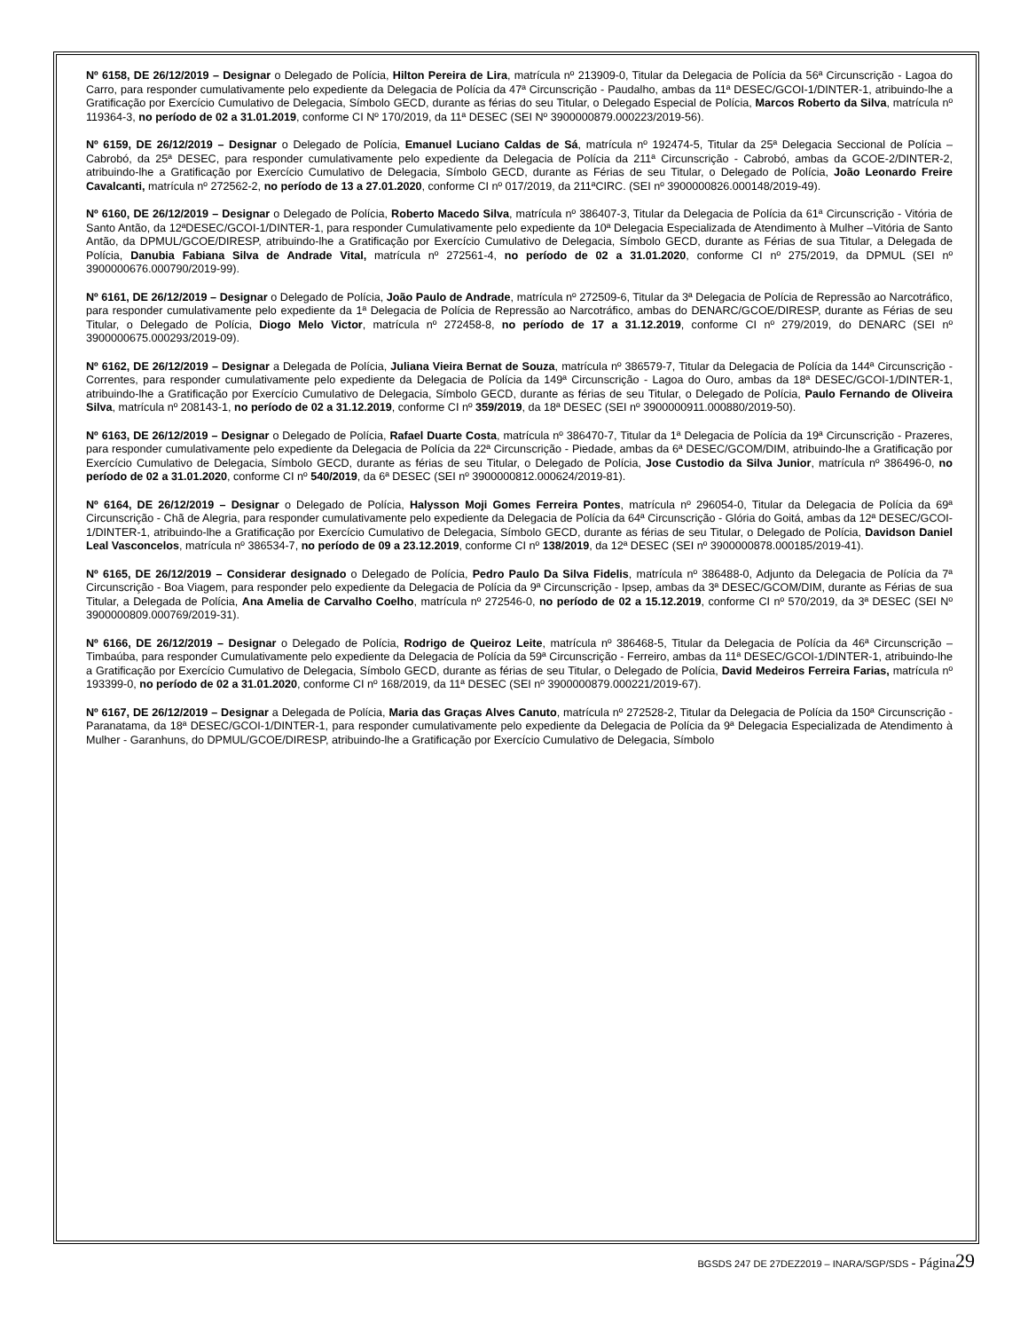Nº 6158, DE 26/12/2019 – Designar o Delegado de Polícia, Hilton Pereira de Lira, matrícula nº 213909-0, Titular da Delegacia de Polícia da 56ª Circunscrição - Lagoa do Carro, para responder cumulativamente pelo expediente da Delegacia de Polícia da 47ª Circunscrição - Paudalho, ambas da 11ª DESEC/GCOI-1/DINTER-1, atribuindo-lhe a Gratificação por Exercício Cumulativo de Delegacia, Símbolo GECD, durante as férias do seu Titular, o Delegado Especial de Polícia, Marcos Roberto da Silva, matrícula nº 119364-3, no período de 02 a 31.01.2019, conforme CI Nº 170/2019, da 11ª DESEC (SEI Nº 3900000879.000223/2019-56).
Nº 6159, DE 26/12/2019 – Designar o Delegado de Polícia, Emanuel Luciano Caldas de Sá, matrícula nº 192474-5, Titular da 25ª Delegacia Seccional de Polícia – Cabrobó, da 25ª DESEC, para responder cumulativamente pelo expediente da Delegacia de Polícia da 211ª Circunscrição - Cabrobó, ambas da GCOE-2/DINTER-2, atribuindo-lhe a Gratificação por Exercício Cumulativo de Delegacia, Símbolo GECD, durante as Férias de seu Titular, o Delegado de Polícia, João Leonardo Freire Cavalcanti, matrícula nº 272562-2, no período de 13 a 27.01.2020, conforme CI nº 017/2019, da 211ªCIRC. (SEI nº 3900000826.000148/2019-49).
Nº 6160, DE 26/12/2019 – Designar o Delegado de Polícia, Roberto Macedo Silva, matrícula nº 386407-3, Titular da Delegacia de Polícia da 61ª Circunscrição - Vitória de Santo Antão, da 12ªDESEC/GCOI-1/DINTER-1, para responder Cumulativamente pelo expediente da 10ª Delegacia Especializada de Atendimento à Mulher –Vitória de Santo Antão, da DPMUL/GCOE/DIRESP, atribuindo-lhe a Gratificação por Exercício Cumulativo de Delegacia, Símbolo GECD, durante as Férias de sua Titular, a Delegada de Polícia, Danubia Fabiana Silva de Andrade Vital, matrícula nº 272561-4, no período de 02 a 31.01.2020, conforme CI nº 275/2019, da DPMUL (SEI nº 3900000676.000790/2019-99).
Nº 6161, DE 26/12/2019 – Designar o Delegado de Polícia, João Paulo de Andrade, matrícula nº 272509-6, Titular da 3ª Delegacia de Polícia de Repressão ao Narcotráfico, para responder cumulativamente pelo expediente da 1ª Delegacia de Polícia de Repressão ao Narcotráfico, ambas do DENARC/GCOE/DIRESP, durante as Férias de seu Titular, o Delegado de Polícia, Diogo Melo Victor, matrícula nº 272458-8, no período de 17 a 31.12.2019, conforme CI nº 279/2019, do DENARC (SEI nº 3900000675.000293/2019-09).
Nº 6162, DE 26/12/2019 – Designar a Delegada de Polícia, Juliana Vieira Bernat de Souza, matrícula nº 386579-7, Titular da Delegacia de Polícia da 144ª Circunscrição - Correntes, para responder cumulativamente pelo expediente da Delegacia de Polícia da 149ª Circunscrição - Lagoa do Ouro, ambas da 18ª DESEC/GCOI-1/DINTER-1, atribuindo-lhe a Gratificação por Exercício Cumulativo de Delegacia, Símbolo GECD, durante as férias de seu Titular, o Delegado de Polícia, Paulo Fernando de Oliveira Silva, matrícula nº 208143-1, no período de 02 a 31.12.2019, conforme CI nº 359/2019, da 18ª DESEC (SEI nº 3900000911.000880/2019-50).
Nº 6163, DE 26/12/2019 – Designar o Delegado de Polícia, Rafael Duarte Costa, matrícula nº 386470-7, Titular da 1ª Delegacia de Polícia da 19ª Circunscrição - Prazeres, para responder cumulativamente pelo expediente da Delegacia de Polícia da 22ª Circunscrição - Piedade, ambas da 6ª DESEC/GCOM/DIM, atribuindo-lhe a Gratificação por Exercício Cumulativo de Delegacia, Símbolo GECD, durante as férias de seu Titular, o Delegado de Polícia, Jose Custodio da Silva Junior, matrícula nº 386496-0, no período de 02 a 31.01.2020, conforme CI nº 540/2019, da 6ª DESEC (SEI nº 3900000812.000624/2019-81).
Nº 6164, DE 26/12/2019 – Designar o Delegado de Polícia, Halysson Moji Gomes Ferreira Pontes, matrícula nº 296054-0, Titular da Delegacia de Polícia da 69ª Circunscrição - Chã de Alegria, para responder cumulativamente pelo expediente da Delegacia de Polícia da 64ª Circunscrição - Glória do Goitá, ambas da 12ª DESEC/GCOI-1/DINTER-1, atribuindo-lhe a Gratificação por Exercício Cumulativo de Delegacia, Símbolo GECD, durante as férias de seu Titular, o Delegado de Polícia, Davidson Daniel Leal Vasconcelos, matrícula nº 386534-7, no período de 09 a 23.12.2019, conforme CI nº 138/2019, da 12ª DESEC (SEI nº 3900000878.000185/2019-41).
Nº 6165, DE 26/12/2019 – Considerar designado o Delegado de Polícia, Pedro Paulo Da Silva Fidelis, matrícula nº 386488-0, Adjunto da Delegacia de Polícia da 7ª Circunscrição - Boa Viagem, para responder pelo expediente da Delegacia de Polícia da 9ª Circunscrição - Ipsep, ambas da 3ª DESEC/GCOM/DIM, durante as Férias de sua Titular, a Delegada de Polícia, Ana Amelia de Carvalho Coelho, matrícula nº 272546-0, no período de 02 a 15.12.2019, conforme CI nº 570/2019, da 3ª DESEC (SEI Nº 3900000809.000769/2019-31).
Nº 6166, DE 26/12/2019 – Designar o Delegado de Polícia, Rodrigo de Queiroz Leite, matrícula nº 386468-5, Titular da Delegacia de Polícia da 46ª Circunscrição – Timbaúba, para responder Cumulativamente pelo expediente da Delegacia de Polícia da 59ª Circunscrição - Ferreiro, ambas da 11ª DESEC/GCOI-1/DINTER-1, atribuindo-lhe a Gratificação por Exercício Cumulativo de Delegacia, Símbolo GECD, durante as férias de seu Titular, o Delegado de Polícia, David Medeiros Ferreira Farias, matrícula nº 193399-0, no período de 02 a 31.01.2020, conforme CI nº 168/2019, da 11ª DESEC (SEI nº 3900000879.000221/2019-67).
Nº 6167, DE 26/12/2019 – Designar a Delegada de Polícia, Maria das Graças Alves Canuto, matrícula nº 272528-2, Titular da Delegacia de Polícia da 150ª Circunscrição - Paranatama, da 18ª DESEC/GCOI-1/DINTER-1, para responder cumulativamente pelo expediente da Delegacia de Polícia da 9ª Delegacia Especializada de Atendimento à Mulher - Garanhuns, do DPMUL/GCOE/DIRESP, atribuindo-lhe a Gratificação por Exercício Cumulativo de Delegacia, Símbolo
BGSDS 247 DE 27DEZ2019 – INARA/SGP/SDS - Página 29